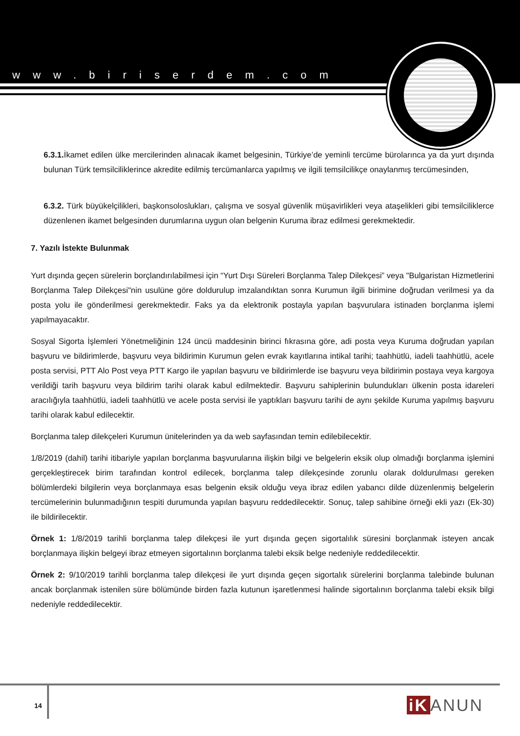www.biriserdem.com
6.3.1. İkamet edilen ülke mercilerinden alınacak ikamet belgesinin, Türkiye’de yeminli tercüme bürolarınca ya da yurt dışında bulunan Türk temsilciliklerince akredite edilmiş tercümanlarca yapılmış ve ilgili temsilcilikçe onaylanmış tercümesinden,
6.3.2. Türk büyükelçilikleri, başkonsoloslukları, çalışma ve sosyal güvenlik müşavirlikleri veya ataşelikleri gibi temsilciliklerce düzenlenen ikamet belgesinden durumlarına uygun olan belgenin Kuruma ibraz edilmesi gerekmektedir.
7. Yazılı İstekte Bulunmak
Yurt dışında geçen sürelerin borçlandırılabilmesi için “Yurt Dışı Süreleri Borçlanma Talep Dilekçesi” veya "Bulgaristan Hizmetlerini Borçlanma Talep Dilekçesi"nin usulüne göre doldurulup imzalandıktan sonra Kurumun ilgili birimine doğrudan verilmesi ya da posta yolu ile gönderilmesi gerekmektedir. Faks ya da elektronik postayla yapılan başvurulara istinaden borçlanma işlemi yapılmayacaktır.
Sosyal Sigorta İşlemleri Yönetmeliğinin 124 üncü maddesinin birinci fıkrasına göre, adi posta veya Kuruma doğrudan yapılan başvuru ve bildirimlerde, başvuru veya bildirimin Kurumun gelen evrak kayıtlarına intikal tarihi; taahhütlü, iadeli taahhütlü, acele posta servisi, PTT Alo Post veya PTT Kargo ile yapılan başvuru ve bildirimlerde ise başvuru veya bildirimin postaya veya kargoya verildiği tarih başvuru veya bildirim tarihi olarak kabul edilmektedir. Başvuru sahiplerinin bulundukları ülkenin posta idareleri aracılığıyla taahhütlü, iadeli taahhütlü ve acele posta servisi ile yaptıkları başvuru tarihi de aynı şekilde Kuruma yapılmış başvuru tarihi olarak kabul edilecektir.
Borçlanma talep dilekçeleri Kurumun ünitelerinden ya da web sayfasından temin edilebilecektir.
1/8/2019 (dahil) tarihi itibariyle yapılan borçlanma başvurularına ilişkin bilgi ve belgelerin eksik olup olmadığı borçlanma işlemini gerçekleştirecek birim tarafından kontrol edilecek, borçlanma talep dilekçesinde zorunlu olarak doldurulması gereken bölümlerdeki bilgilerin veya borçlanmaya esas belgenin eksik olduğu veya ibraz edilen yabancı dilde düzenlenmiş belgelerin tercümelerinin bulunmadığının tespiti durumunda yapılan başvuru reddedilecektir. Sonuç, talep sahibine örneği ekli yazı (Ek-30) ile bildirilecektir.
Örnek 1: 1/8/2019 tarihli borçlanma talep dilekçesi ile yurt dışında geçen sigortalılık süresini borçlanmak isteyen ancak borçlanmaya ilişkin belgeyi ibraz etmeyen sigortalının borçlanma talebi eksik belge nedeniyle reddedilecektir.
Örnek 2: 9/10/2019 tarihli borçlanma talep dilekçesi ile yurt dışında geçen sigortalık sürelerini borçlanma talebinde bulunan ancak borçlanmak istenilen süre bölümünde birden fazla kutunun işaretlenmesi halinde sigortalının borçlanma talebi eksik bilgi nedeniyle reddedilecektir.
14 iK ANUN